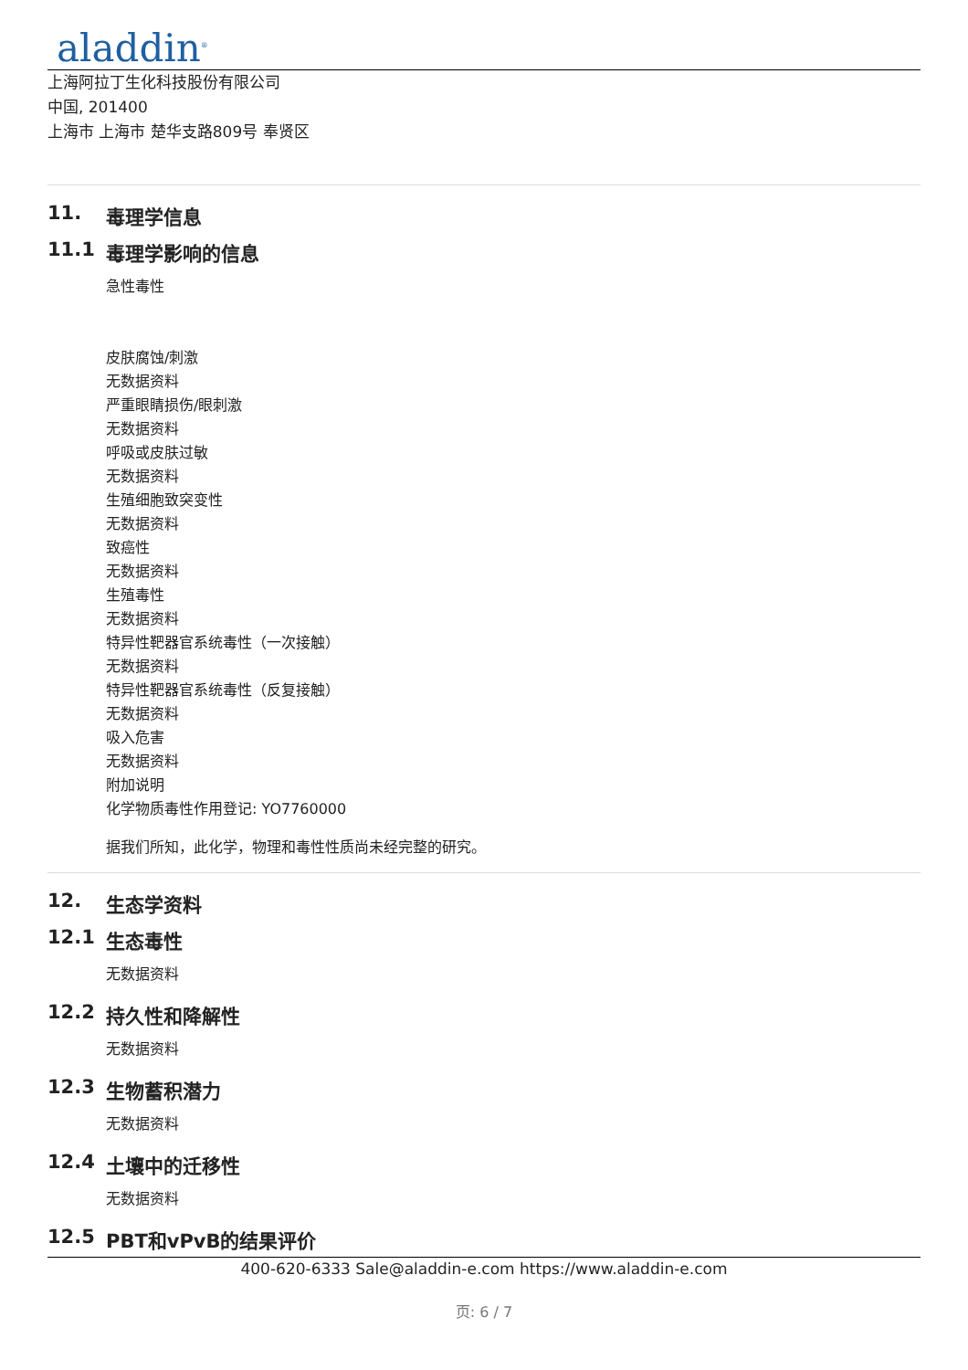aladdin<sup>®</sup>
上海阿拉丁生化科技股份有限公司
中国, 201400
上海市 上海市 楚华支路809号 奉贤区
11. 毒理学信息
11.1 毒理学影响的信息
急性毒性
皮肤腐蚀/刺激
无数据资料
严重眼睛损伤/眼刺激
无数据资料
呼吸或皮肤过敏
无数据资料
生殖细胞致突变性
无数据资料
致癌性
无数据资料
生殖毒性
无数据资料
特异性靶器官系统毒性（一次接触）
无数据资料
特异性靶器官系统毒性（反复接触）
无数据资料
吸入危害
无数据资料
附加说明
化学物质毒性作用登记: YO7760000
据我们所知，此化学，物理和毒性性质尚未经完整的研究。
12. 生态学资料
12.1 生态毒性
无数据资料
12.2 持久性和降解性
无数据资料
12.3 生物蓄积潜力
无数据资料
12.4 土壤中的迁移性
无数据资料
12.5 PBT和vPvB的结果评价
400-620-6333 Sale@aladdin-e.com https://www.aladdin-e.com
页: 6 / 7